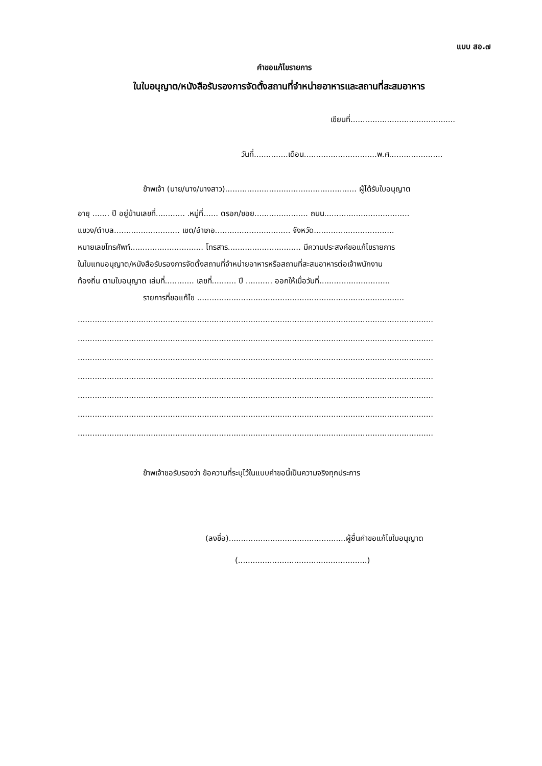แบบ สอ.๗
คำขอแก้ไขรายการ
ในใบอนุญาต/หนังสือรับรองการจัดตั้งสถานที่จำหน่ายอาหารและสถานที่สะสมอาหาร
เขียนที่...........................................
วันที่..............เดือน..............................พ.ศ......................
ข้าพเจ้า (นาย/นาง/นางสาว)...................................................... ผู้ได้รับใบอนุญาต
อายุ ....... ปี อยู่บ้านเลขที่............ .หมู่ที่...... ตรอก/ซอย...................... ถนน...................................
แขวง/ตำบล........................... เขต/อำเภอ............................... จังหวัด.................................
หมายเลขโทรศัพท์.............................. โทรสาร.............................. มีความประสงค์ขอแก้ไขรายการ
ในใบแทนอนุญาต/หนังสือรับรองการจัดตั้งสถานที่จำหน่ายอาหารหรือสถานที่สะสมอาหารต่อเจ้าพนักงาน
ท้องถิ่น ตามใบอนุญาต เล่มที่............ เลขที่.......... ปี ........... ออกให้เมื่อวันที่.............................
รายการที่ขอแก้ไข .....................................................................................
..................................................................................................................................................
..................................................................................................................................................
..................................................................................................................................................
..................................................................................................................................................
..................................................................................................................................................
..................................................................................................................................................
..................................................................................................................................................
ข้าพเจ้าขอรับรองว่า ข้อความที่ระบุไว้ในแบบคำขอนี้เป็นความจริงทุกประการ
(ลงชื่อ)................................................ผู้ยื่นคำขอแก้ไขใบอนุญาต
(.....................................................)